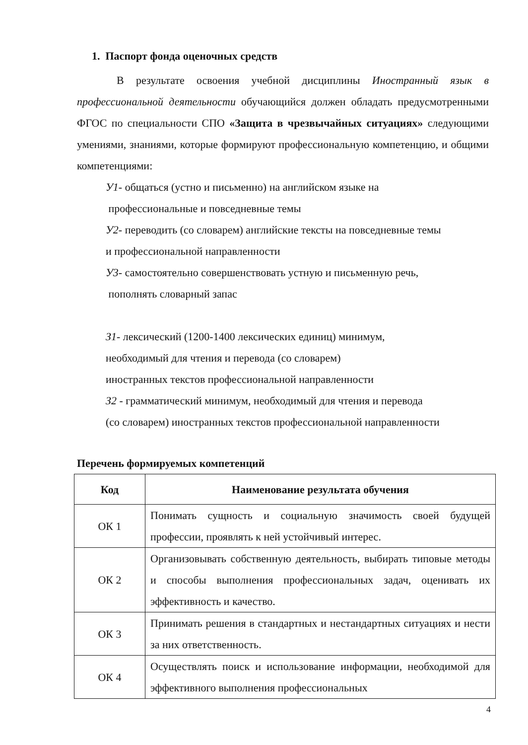1. Паспорт фонда оценочных средств
В результате освоения учебной дисциплины Иностранный язык в профессиональной деятельности обучающийся должен обладать предусмотренными ФГОС по специальности СПО «Защита в чрезвычайных ситуациях» следующими умениями, знаниями, которые формируют профессиональную компетенцию, и общими компетенциями:
У1- общаться (устно и письменно) на английском языке на
профессиональные и повседневные темы
У2- переводить (со словарем) английские тексты на повседневные темы
и профессиональной направленности
У3- самостоятельно совершенствовать устную и письменную речь,
пополнять словарный запас
З1- лексический (1200-1400 лексических единиц) минимум,
необходимый для чтения и перевода (со словарем)
иностранных текстов профессиональной направленности
З2 - грамматический минимум, необходимый для чтения и перевода
(со словарем) иностранных текстов профессиональной направленности
Перечень формируемых компетенций
| Код | Наименование результата обучения |
| --- | --- |
| ОК 1 | Понимать сущность и социальную значимость своей будущей профессии, проявлять к ней устойчивый интерес. |
| ОК 2 | Организовывать собственную деятельность, выбирать типовые методы и способы выполнения профессиональных задач, оценивать их эффективность и качество. |
| ОК 3 | Принимать решения в стандартных и нестандартных ситуациях и нести за них ответственность. |
| ОК 4 | Осуществлять поиск и использование информации, необходимой для эффективного выполнения профессиональных |
4